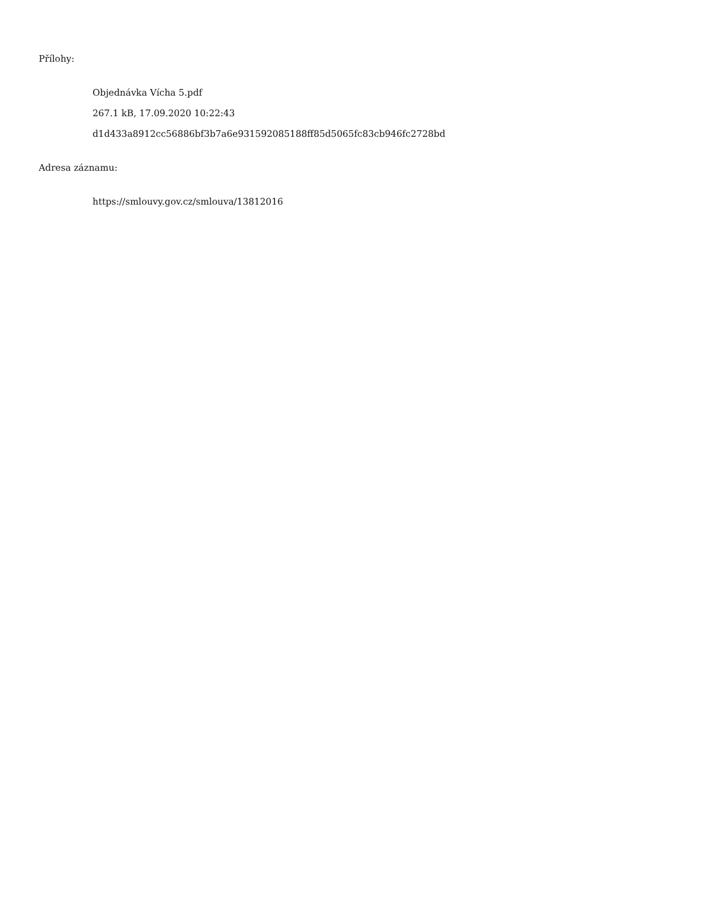Přílohy:
Objednávka Vícha 5.pdf
267.1 kB, 17.09.2020 10:22:43
d1d433a8912cc56886bf3b7a6e931592085188ff85d5065fc83cb946fc2728bd
Adresa záznamu:
https://smlouvy.gov.cz/smlouva/13812016